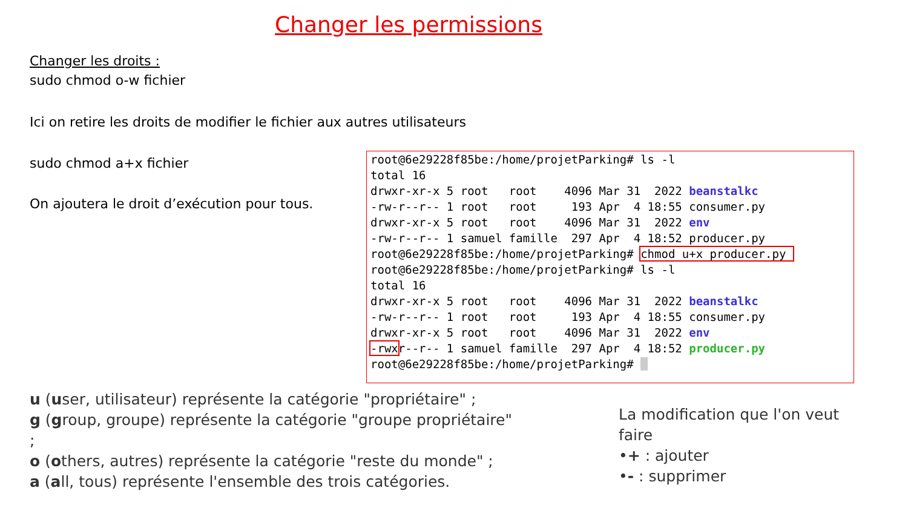Changer les permissions
Changer les droits :
sudo chmod o-w fichier
Ici on retire les droits de modifier le fichier aux autres utilisateurs
sudo chmod a+x fichier
On ajoutera le droit d’exécution pour tous.
root@6e29228f85be:/home/projetParking# ls -l total 16 drwxr-xr-x 5 root root 4096 Mar 31 2022 beanstalkc -rw-r--r-- 1 root root 193 Apr 4 18:55 consumer.py drwxr-xr-x 5 root root 4096 Mar 31 2022 env -rw-r--r-- 1 samuel famille 297 Apr 4 18:52 producer.py root@6e29228f85be:/home/projetParking# chmod u+x producer.py root@6e29228f85be:/home/projetParking# ls -l total 16 drwxr-xr-x 5 root root 4096 Mar 31 2022 beanstalkc -rw-r--r-- 1 root root 193 Apr 4 18:55 consumer.py drwxr-xr-x 5 root root 4096 Mar 31 2022 env -rwxr--r-- 1 samuel famille 297 Apr 4 18:52 producer.py root@6e29228f85be:/home/projetParking#
u (user, utilisateur) représente la catégorie "propriétaire" ;
g (group, groupe) représente la catégorie "groupe propriétaire" ;
o (others, autres) représente la catégorie "reste du monde" ;
a (all, tous) représente l'ensemble des trois catégories.
La modification que l'on veut faire
•+ : ajouter
•- : supprimer